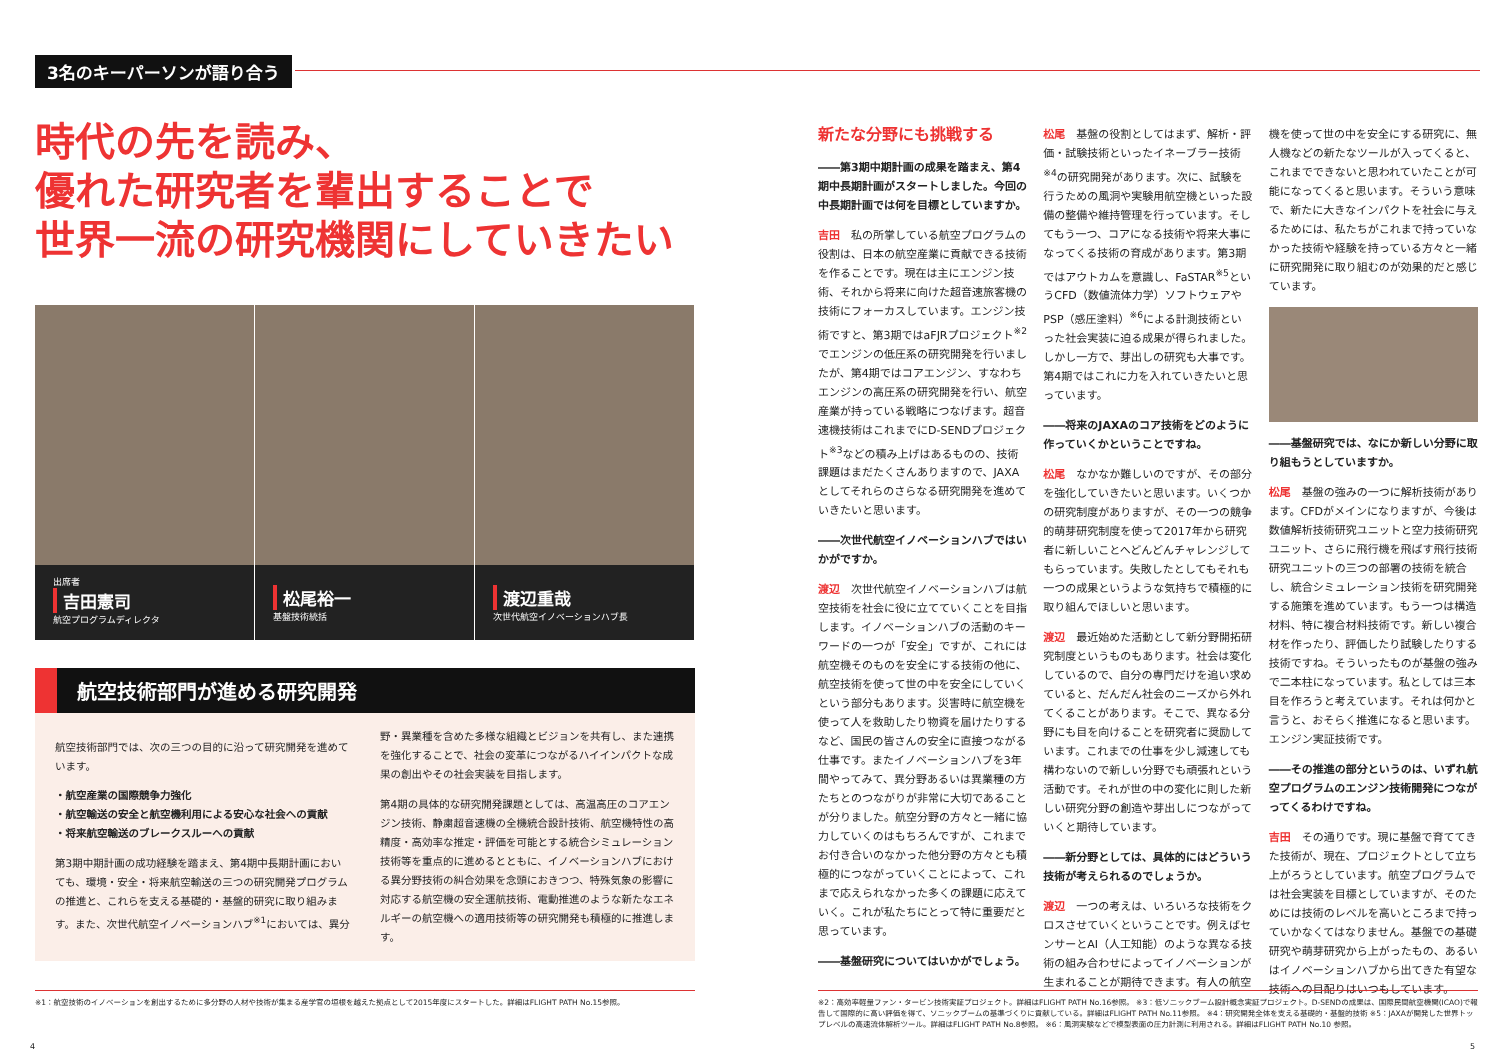3名のキーパーソンが語り合う
時代の先を読み、
優れた研究者を輩出することで
世界一流の研究機関にしていきたい
出席者
吉田憲司
航空プログラムディレクタ
松尾裕一
基盤技術統括
渡辺重哉
次世代航空イノベーションハブ長
航空技術部門が進める研究開発
航空技術部門では、次の三つの目的に沿って研究開発を進めています。
・航空産業の国際競争力強化
・航空輸送の安全と航空機利用による安心な社会への貢献
・将来航空輸送のブレークスルーへの貢献
第3期中期計画の成功経験を踏まえ、第4期中長期計画においても、環境・安全・将来航空輸送の三つの研究開発プログラムの推進と、これらを支える基礎的・基盤的研究に取り組みます。また、次世代航空イノベーションハブ<sup>※1</sup>においては、異分野・異業種を含めた多様な組織とビジョンを共有し、また連携を強化することで、社会の変革につながるハイインパクトな成果の創出やその社会実装を目指します。
第4期の具体的な研究開発課題としては、高温高圧のコアエンジン技術、静粛超音速機の全機統合設計技術、航空機特性の高精度・高効率な推定・評価を可能とする統合シミュレーション技術等を重点的に進めるとともに、イノベーションハブにおける異分野技術の糾合効果を念頭におきつつ、特殊気象の影響に対応する航空機の安全運航技術、電動推進のような新たなエネルギーの航空機への適用技術等の研究開発も積極的に推進します。
新たな分野にも挑戦する
――第3期中期計画の成果を踏まえ、第4期中長期計画がスタートしました。今回の中長期計画では何を目標としていますか。
吉田　私の所掌している航空プログラムの役割は、日本の航空産業に貢献できる技術を作ることです。現在は主にエンジン技術、それから将来に向けた超音速旅客機の技術にフォーカスしています。エンジン技術ですと、第3期ではaFJRプロジェクト<sup>※2</sup>でエンジンの低圧系の研究開発を行いましたが、第4期ではコアエンジン、すなわちエンジンの高圧系の研究開発を行い、航空産業が持っている戦略につなげます。超音速機技術はこれまでにD-SENDプロジェクト<sup>※3</sup>などの積み上げはあるものの、技術課題はまだたくさんありますので、JAXAとしてそれらのさらなる研究開発を進めていきたいと思います。
――次世代航空イノベーションハブではいかがですか。
渡辺　次世代航空イノベーションハブは航空技術を社会に役に立てていくことを目指します。イノベーションハブの活動のキーワードの一つが「安全」ですが、これには航空機そのものを安全にする技術の他に、航空技術を使って世の中を安全にしていくという部分もあります。災害時に航空機を使って人を救助したり物資を届けたりするなど、国民の皆さんの安全に直接つながる仕事です。またイノベーションハブを3年間やってみて、異分野あるいは異業種の方たちとのつながりが非常に大切であることが分りました。航空分野の方々と一緒に協力していくのはもちろんですが、これまでお付き合いのなかった他分野の方々とも積極的につながっていくことによって、これまで応えられなかった多くの課題に応えていく。これが私たちにとって特に重要だと思っています。
――基盤研究についてはいかがでしょう。
松尾　基盤の役割としてはまず、解析・評価・試験技術といったイネーブラー技術<sup>※4</sup>の研究開発があります。次に、試験を行うための風洞や実験用航空機といった設備の整備や維持管理を行っています。そしてもう一つ、コアになる技術や将来大事になってくる技術の育成があります。第3期ではアウトカムを意識し、FaSTAR<sup>※5</sup>というCFD（数値流体力学）ソフトウェアやPSP（感圧塗料）<sup>※6</sup>による計測技術といった社会実装に迫る成果が得られました。しかし一方で、芽出しの研究も大事です。第4期ではこれに力を入れていきたいと思っています。
――将来のJAXAのコア技術をどのように作っていくかということですね。
松尾　なかなか難しいのですが、その部分を強化していきたいと思います。いくつかの研究制度がありますが、その一つの競争的萌芽研究制度を使って2017年から研究者に新しいことへどんどんチャレンジしてもらっています。失敗したとしてもそれも一つの成果というような気持ちで積極的に取り組んでほしいと思います。
渡辺　最近始めた活動として新分野開拓研究制度というものもあります。社会は変化しているので、自分の専門だけを追い求めていると、だんだん社会のニーズから外れてくることがあります。そこで、異なる分野にも目を向けることを研究者に奨励しています。これまでの仕事を少し減速しても構わないので新しい分野でも頑張れという活動です。それが世の中の変化に則した新しい研究分野の創造や芽出しにつながっていくと期待しています。
――新分野としては、具体的にはどういう技術が考えられるのでしょうか。
渡辺　一つの考えは、いろいろな技術をクロスさせていくということです。例えばセンサーとAI（人工知能）のような異なる技術の組み合わせによってイノベーションが生まれることが期待できます。有人の航空機を使って世の中を安全にする研究に、無人機などの新たなツールが入ってくると、これまでできないと思われていたことが可能になってくると思います。そういう意味で、新たに大きなインパクトを社会に与えるためには、私たちがこれまで持っていなかった技術や経験を持っている方々と一緒に研究開発に取り組むのが効果的だと感じています。
――基盤研究では、なにか新しい分野に取り組もうとしていますか。
松尾　基盤の強みの一つに解析技術があります。CFDがメインになりますが、今後は数値解析技術研究ユニットと空力技術研究ユニット、さらに飛行機を飛ばす飛行技術研究ユニットの三つの部署の技術を統合し、統合シミュレーション技術を研究開発する施策を進めています。もう一つは構造材料、特に複合材料技術です。新しい複合材を作ったり、評価したり試験したりする技術ですね。そういったものが基盤の強みで二本柱になっています。私としては三本目を作ろうと考えています。それは何かと言うと、おそらく推進になると思います。エンジン実証技術です。
――その推進の部分というのは、いずれ航空プログラムのエンジン技術開発につながってくるわけですね。
吉田　その通りです。現に基盤で育ててきた技術が、現在、プロジェクトとして立ち上がろうとしています。航空プログラムでは社会実装を目標としていますが、そのためには技術のレベルを高いところまで持っていかなくてはなりません。基盤での基礎研究や萌芽研究から上がったもの、あるいはイノベーションハブから出てきた有望な技術への目配りはいつもしています。
※1：航空技術のイノベーションを創出するために多分野の人材や技術が集まる産学官の垣根を越えた拠点として2015年度にスタートした。詳細はFLIGHT PATH No.15参照。
※2：高効率軽量ファン・タービン技術実証プロジェクト。詳細はFLIGHT PATH No.16参照。 ※3：低ソニックブーム設計概念実証プロジェクト。D-SENDの成果は、国際民間航空機関(ICAO)で報告して国際的に高い評価を得て、ソニックブームの基準づくりに貢献している。詳細はFLIGHT PATH No.11参照。 ※4：研究開発全体を支える基礎的・基盤的技術 ※5：JAXAが開発した世界トップレベルの高速流体解析ツール。詳細はFLIGHT PATH No.8参照。 ※6：風洞実験などで模型表面の圧力計測に利用される。詳細はFLIGHT PATH No.10 参照。
4 5